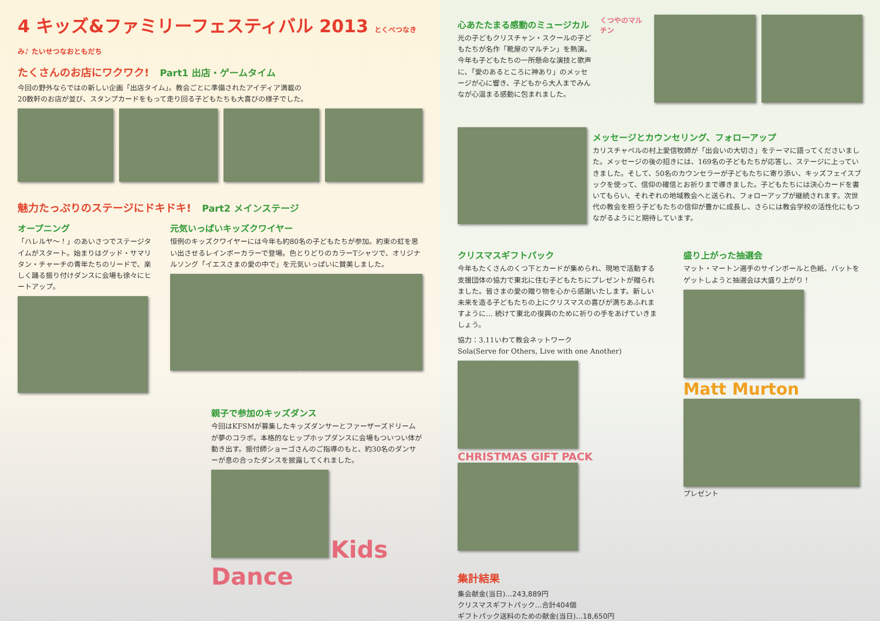4 キッズ&ファミリーフェスティバル 2013 とくべつなきみ♪ たいせつなおともだち
たくさんのお店にワクワク! Part1 出店・ゲームタイム
今回の野外ならではの新しい企画「出店タイム」。教会ごとに準備されたアイディア満載の
20数軒のお店が並び、スタンプカードをもって走り回る子どもたちも大喜びの様子でした。
魅力たっぷりのステージにドキドキ! Part2 メインステージ
オープニング
「ハレルヤ〜！」のあいさつでステージタイムがスタート。始まりはグッド・サマリタン・チャーチの青年たちのリードで、楽しく踊る振り付けダンスに会場も徐々にヒートアップ。
元気いっぱいキッズクワイヤー
恒例のキッズクワイヤーには今年も約80名の子どもたちが参加。約束の虹を思い出させるレインボーカラーで登場。色とりどりのカラーTシャツで、オリジナルソング「イエスさまの愛の中で」を元気いっぱいに賛美しました。
親子で参加のキッズダンス
今回はKFSMが募集したキッズダンサーとファーザーズドリームが夢のコラボ。本格的なヒップホップダンスに会場もついつい体が動き出す。振付師ショーゴさんのご指導のもと、約30名のダンサーが息の合ったダンスを披露してくれました。
Kids Dance
心あたたまる感動のミュージカル
光の子どもクリスチャン・スクールの子どもたちが名作「靴屋のマルチン」を熱演。今年も子どもたちの一所懸命な演技と歌声に、「愛のあるところに神あり」のメッセージが心に響き、子どもから大人までみんなが心温まる感動に包まれました。
くつやのマルチン
メッセージとカウンセリング、フォローアップ
カリスチャペルの村上愛信牧師が「出会いの大切さ」をテーマに語ってくださいました。メッセージの後の招きには、169名の子どもたちが応答し、ステージに上っていきました。そして、50名のカウンセラーが子どもたちに寄り添い、キッズフェイスブックを使って、信仰の確信とお祈りまで導きました。子どもたちには決心カードを書いてもらい、それぞれの地域教会へと送られ、フォローアップが継続されます。次世代の教会を担う子どもたちの信仰が豊かに成長し、さらには教会学校の活性化にもつながるようにと期待しています。
クリスマスギフトパック
今年もたくさんのくつ下とカードが集められ、現地で活動する支援団体の協力で東北に住む子どもたちにプレゼントが贈られました。皆さまの愛の贈り物を心から感謝いたします。新しい未来を造る子どもたちの上にクリスマスの喜びが満ちあふれますように… 続けて東北の復興のために祈りの手をあげていきましょう。
協力：3.11いわて教会ネットワーク
Sola(Serve for Others, Live with one Another)
CHRISTMAS GIFT PACK
集計結果
集会献金(当日)…243,889円
クリスマスギフトパック…合計404個
ギフトパック送料のための献金(当日)…18,650円
盛り上がった抽選会
マット・マートン選手のサインボールと色紙、バットをゲットしようと抽選会は大盛り上がり！
Matt Murton
プレゼント